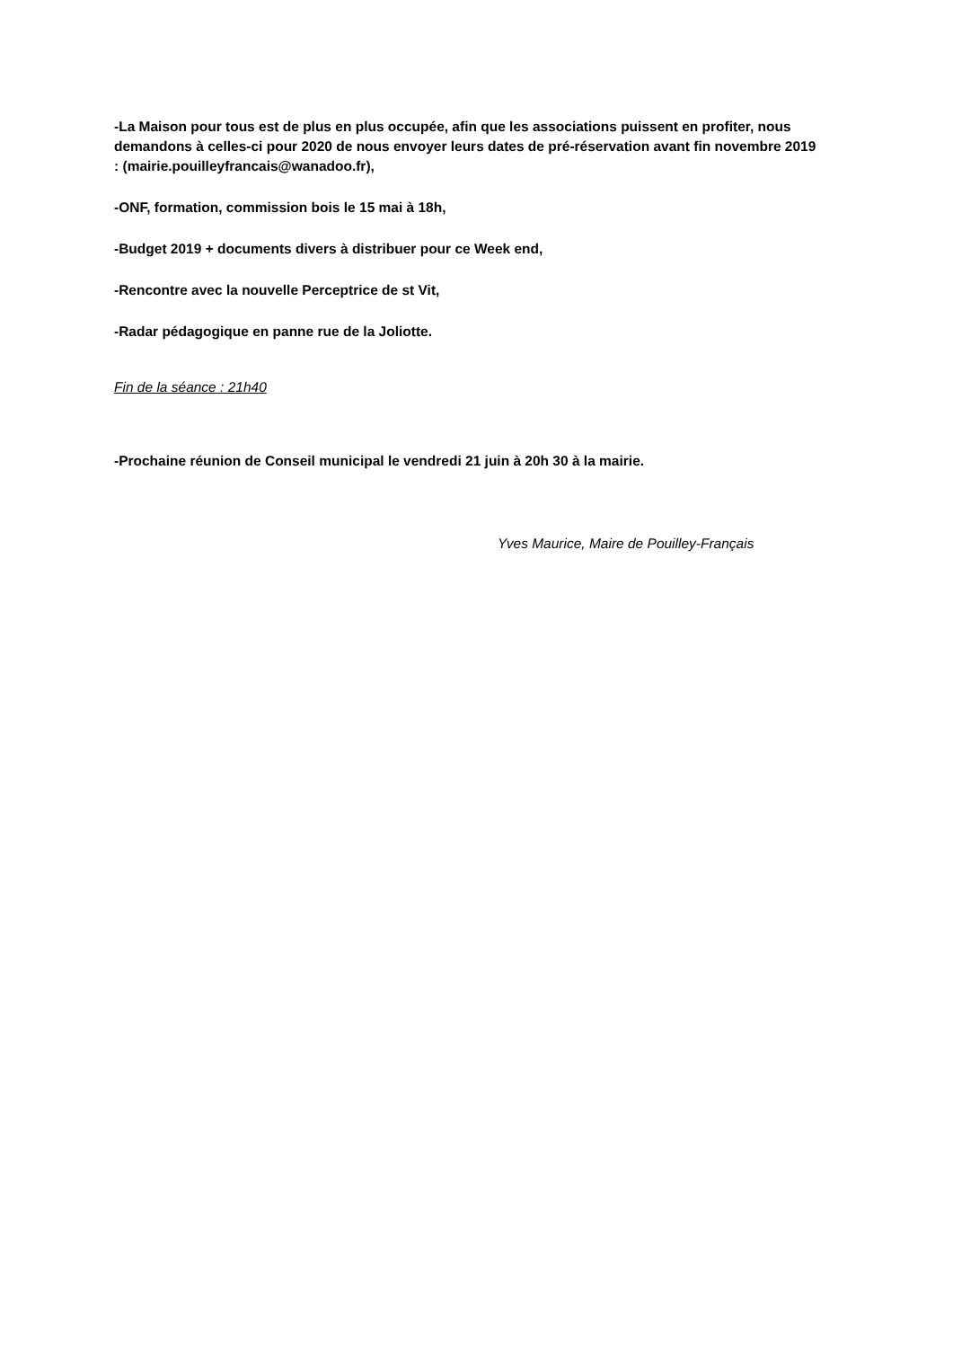-La Maison pour tous est de plus en plus occupée, afin que les associations puissent en profiter, nous demandons à celles-ci pour 2020 de nous envoyer leurs dates de pré-réservation avant fin novembre 2019 : (mairie.pouilleyfrancais@wanadoo.fr),
-ONF, formation, commission bois le 15 mai à 18h,
-Budget 2019 + documents divers à distribuer pour ce Week end,
-Rencontre avec la nouvelle Perceptrice de st Vit,
-Radar pédagogique en panne rue de la Joliotte.
Fin de la séance : 21h40
-Prochaine réunion de Conseil municipal le vendredi 21 juin à 20h 30 à la mairie.
Yves Maurice, Maire de Pouilley-Français